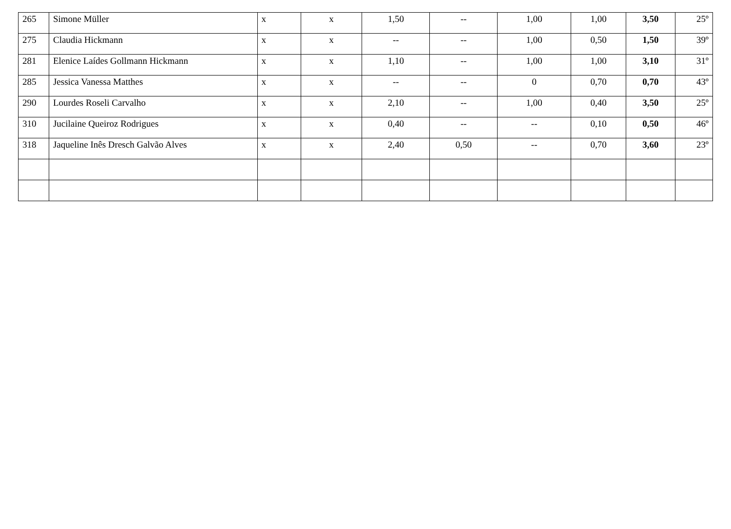| 265 | Simone Müller | x | x | 1,50 | -- | 1,00 | 1,00 | 3,50 | 25º |
| 275 | Claudia Hickmann | x | x | -- | -- | 1,00 | 0,50 | 1,50 | 39º |
| 281 | Elenice Laídes Gollmann Hickmann | x | x | 1,10 | -- | 1,00 | 1,00 | 3,10 | 31º |
| 285 | Jessica Vanessa Matthes | x | x | -- | -- | 0 | 0,70 | 0,70 | 43º |
| 290 | Lourdes Roseli Carvalho | x | x | 2,10 | -- | 1,00 | 0,40 | 3,50 | 25º |
| 310 | Jucilaine Queiroz Rodrigues | x | x | 0,40 | -- | -- | 0,10 | 0,50 | 46º |
| 318 | Jaqueline Inês Dresch Galvão Alves | x | x | 2,40 | 0,50 | -- | 0,70 | 3,60 | 23º |